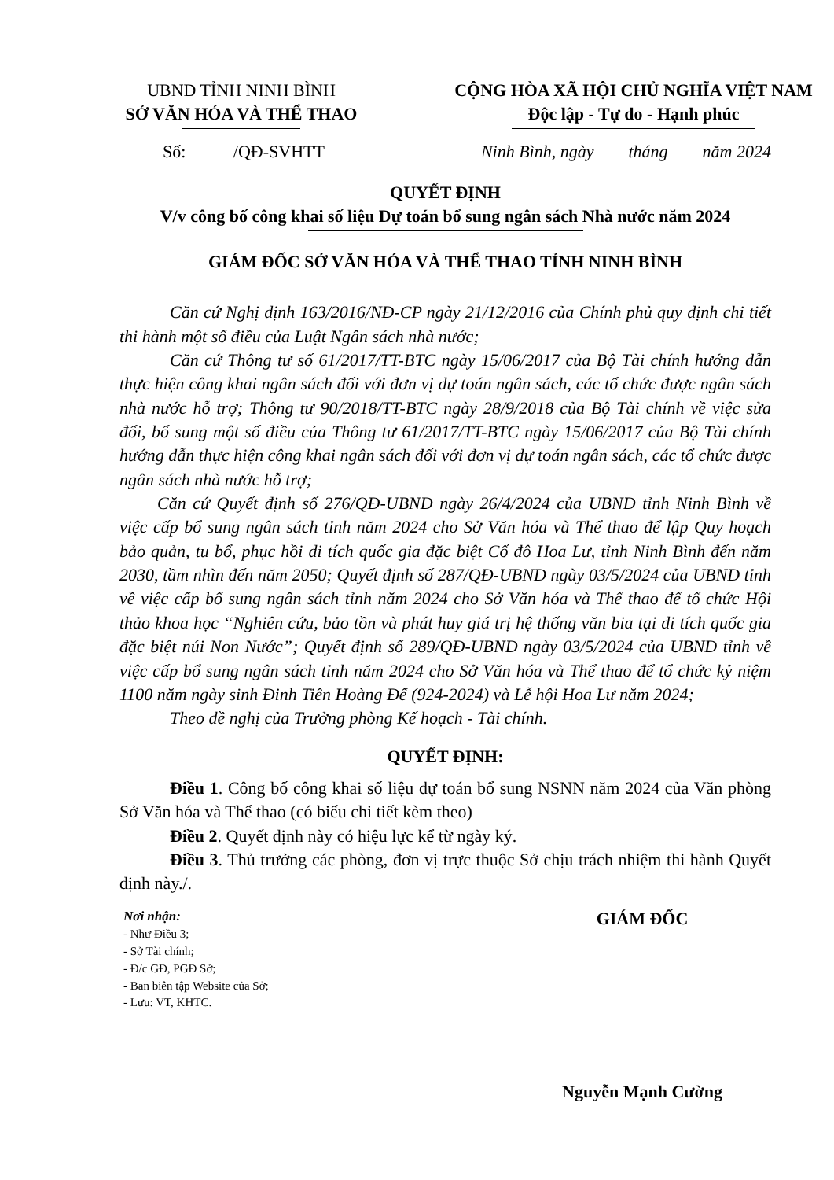UBND TỈNH NINH BÌNH
SỞ VĂN HÓA VÀ THỂ THAO
CỘNG HÒA XÃ HỘI CHỦ NGHĨA VIỆT NAM
Độc lập - Tự do - Hạnh phúc
Số: /QĐ-SVHTT Ninh Bình, ngày tháng năm 2024
QUYẾT ĐỊNH
V/v công bố công khai số liệu Dự toán bổ sung ngân sách Nhà nước năm 2024
GIÁM ĐỐC SỞ VĂN HÓA VÀ THỂ THAO TỈNH NINH BÌNH
Căn cứ Nghị định 163/2016/NĐ-CP ngày 21/12/2016 của Chính phủ quy định chi tiết thi hành một số điều của Luật Ngân sách nhà nước;
Căn cứ Thông tư số 61/2017/TT-BTC ngày 15/06/2017 của Bộ Tài chính hướng dẫn thực hiện công khai ngân sách đối với đơn vị dự toán ngân sách, các tổ chức được ngân sách nhà nước hỗ trợ; Thông tư 90/2018/TT-BTC ngày 28/9/2018 của Bộ Tài chính về việc sửa đổi, bổ sung một số điều của Thông tư 61/2017/TT-BTC ngày 15/06/2017 của Bộ Tài chính hướng dẫn thực hiện công khai ngân sách đối với đơn vị dự toán ngân sách, các tổ chức được ngân sách nhà nước hỗ trợ;
Căn cứ Quyết định số 276/QĐ-UBND ngày 26/4/2024 của UBND tỉnh Ninh Bình về việc cấp bổ sung ngân sách tỉnh năm 2024 cho Sở Văn hóa và Thể thao để lập Quy hoạch bảo quản, tu bổ, phục hồi di tích quốc gia đặc biệt Cố đô Hoa Lư, tỉnh Ninh Bình đến năm 2030, tầm nhìn đến năm 2050; Quyết định số 287/QĐ-UBND ngày 03/5/2024 của UBND tỉnh về việc cấp bổ sung ngân sách tỉnh năm 2024 cho Sở Văn hóa và Thể thao để tổ chức Hội thảo khoa học “Nghiên cứu, bảo tồn và phát huy giá trị hệ thống văn bia tại di tích quốc gia đặc biệt núi Non Nước”; Quyết định số 289/QĐ-UBND ngày 03/5/2024 của UBND tỉnh về việc cấp bổ sung ngân sách tỉnh năm 2024 cho Sở Văn hóa và Thể thao để tổ chức kỷ niệm 1100 năm ngày sinh Đinh Tiên Hoàng Đế (924-2024) và Lễ hội Hoa Lư năm 2024;
Theo đề nghị của Trưởng phòng Kế hoạch - Tài chính.
QUYẾT ĐỊNH:
Điều 1. Công bố công khai số liệu dự toán bổ sung NSNN năm 2024 của Văn phòng Sở Văn hóa và Thể thao (có biểu chi tiết kèm theo)
Điều 2. Quyết định này có hiệu lực kể từ ngày ký.
Điều 3. Thủ trưởng các phòng, đơn vị trực thuộc Sở chịu trách nhiệm thi hành Quyết định này./.
Nơi nhận:
- Như Điều 3;
- Sở Tài chính;
- Đ/c GĐ, PGĐ Sở;
- Ban biên tập Website của Sở;
- Lưu: VT, KHTC.
GIÁM ĐỐC
Nguyễn Mạnh Cường